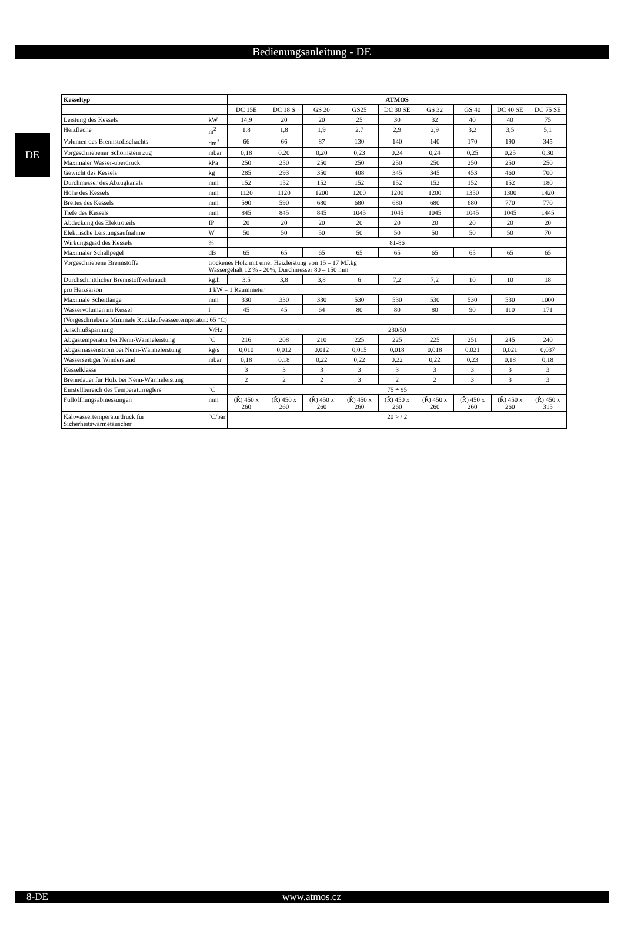Bedienungsanleitung - DE
DE
| Kesseltyp | | ATMOS | | | | | | | | |
| --- | --- | --- | --- | --- | --- | --- | --- | --- | --- | --- |
| | | DC 15E | DC 18 S | GS 20 | GS25 | DC 30 SE | GS 32 | GS 40 | DC 40 SE | DC 75 SE |
| Leistung des Kessels | kW | 14,9 | 20 | 20 | 25 | 30 | 32 | 40 | 40 | 75 |
| Heizfläche | m<sup>2</sup> | 1,8 | 1,8 | 1,9 | 2,7 | 2,9 | 2,9 | 3,2 | 3,5 | 5,1 |
| Volumen des Brennstoffschachts | dm<sup>3</sup> | 66 | 66 | 87 | 130 | 140 | 140 | 170 | 190 | 345 |
| Vorgeschriebener Schornstein zug | mbar | 0,18 | 0,20 | 0,20 | 0,23 | 0,24 | 0,24 | 0,25 | 0,25 | 0,30 |
| Maximaler Wasser-überdruck | kPa | 250 | 250 | 250 | 250 | 250 | 250 | 250 | 250 | 250 |
| Gewicht des Kessels | kg | 285 | 293 | 350 | 408 | 345 | 345 | 453 | 460 | 700 |
| Durchmesser des Abzugkanals | mm | 152 | 152 | 152 | 152 | 152 | 152 | 152 | 152 | 180 |
| Höhe des Kessels | mm | 1120 | 1120 | 1200 | 1200 | 1200 | 1200 | 1350 | 1300 | 1420 |
| Breites des Kessels | mm | 590 | 590 | 680 | 680 | 680 | 680 | 680 | 770 | 770 |
| Tiefe des Kessels | mm | 845 | 845 | 845 | 1045 | 1045 | 1045 | 1045 | 1045 | 1445 |
| Abdeckung des Elektroteils | IP | 20 | 20 | 20 | 20 | 20 | 20 | 20 | 20 | 20 |
| Elektrische Leistungsaufnahme | W | 50 | 50 | 50 | 50 | 50 | 50 | 50 | 50 | 70 |
| Wirkungsgrad des Kessels | % | 81-86 | | | | | | | | |
| Maximaler Schallpegel | dB | 65 | 65 | 65 | 65 | 65 | 65 | 65 | 65 | 65 |
| Vorgeschriebene Brennstoffe | trockenes Holz mit einer Heizleistung von 15 – 17 MJ.kg Wassergehalt 12 % - 20%, Durchmesser 80 – 150 mm | | | | | | | | | |
| Durchschnittlicher Brennstoffverbrauch | kg.h | 3,5 | 3,8 | 3,8 | 6 | 7,2 | 7,2 | 10 | 10 | 18 |
| pro Heizsaison | 1 kW = 1 Raummeter | | | | | | | | | |
| Maximale Scheitlänge | mm | 330 | 330 | 330 | 530 | 530 | 530 | 530 | 530 | 1000 |
| Wasservolumen im Kessel | l | 45 | 45 | 64 | 80 | 80 | 80 | 90 | 110 | 171 |
| (Vorgeschriebene Minimale Rücklaufwassertemperatur: 65 °C) | | | | | | | | | | |
| Anschlußspannung | V/Hz | 230/50 | | | | | | | | |
| Abgastemperatur bei Nenn-Wärmeleistung | °C | 216 | 208 | 210 | 225 | 225 | 225 | 251 | 245 | 240 |
| Abgasmassenstrom bei Nenn-Wärmeleistung | kg/s | 0,010 | 0,012 | 0,012 | 0,015 | 0,018 | 0,018 | 0,021 | 0,021 | 0,037 |
| Wasserseitiger Winderstand | mbar | 0,18 | 0,18 | 0,22 | 0,22 | 0,22 | 0,22 | 0,23 | 0,18 | 0,18 |
| Kesselklasse | | 3 | 3 | 3 | 3 | 3 | 3 | 3 | 3 | 3 |
| Brenndauer für Holz bei Nenn-Wärmeleistung | | 2 | 2 | 2 | 3 | 2 | 2 | 3 | 3 | 3 |
| Einstellbereich des Temperaturreglers | °C | 75 ÷ 95 | | | | | | | | |
| Füllöffnungsabmessungen | mm | (Ř) 450 x 260 | (Ř) 450 x 260 | (Ř) 450 x 260 | (Ř) 450 x 260 | (Ř) 450 x 260 | (Ř) 450 x 260 | (Ř) 450 x 260 | (Ř) 450 x 260 | (Ř) 450 x 315 |
| Kaltwassertemperaturdruck für Sicherheitswärmetauscher | °C/bar | 20 > / 2 | | | | | | | | |
8-DE
www.atmos.cz